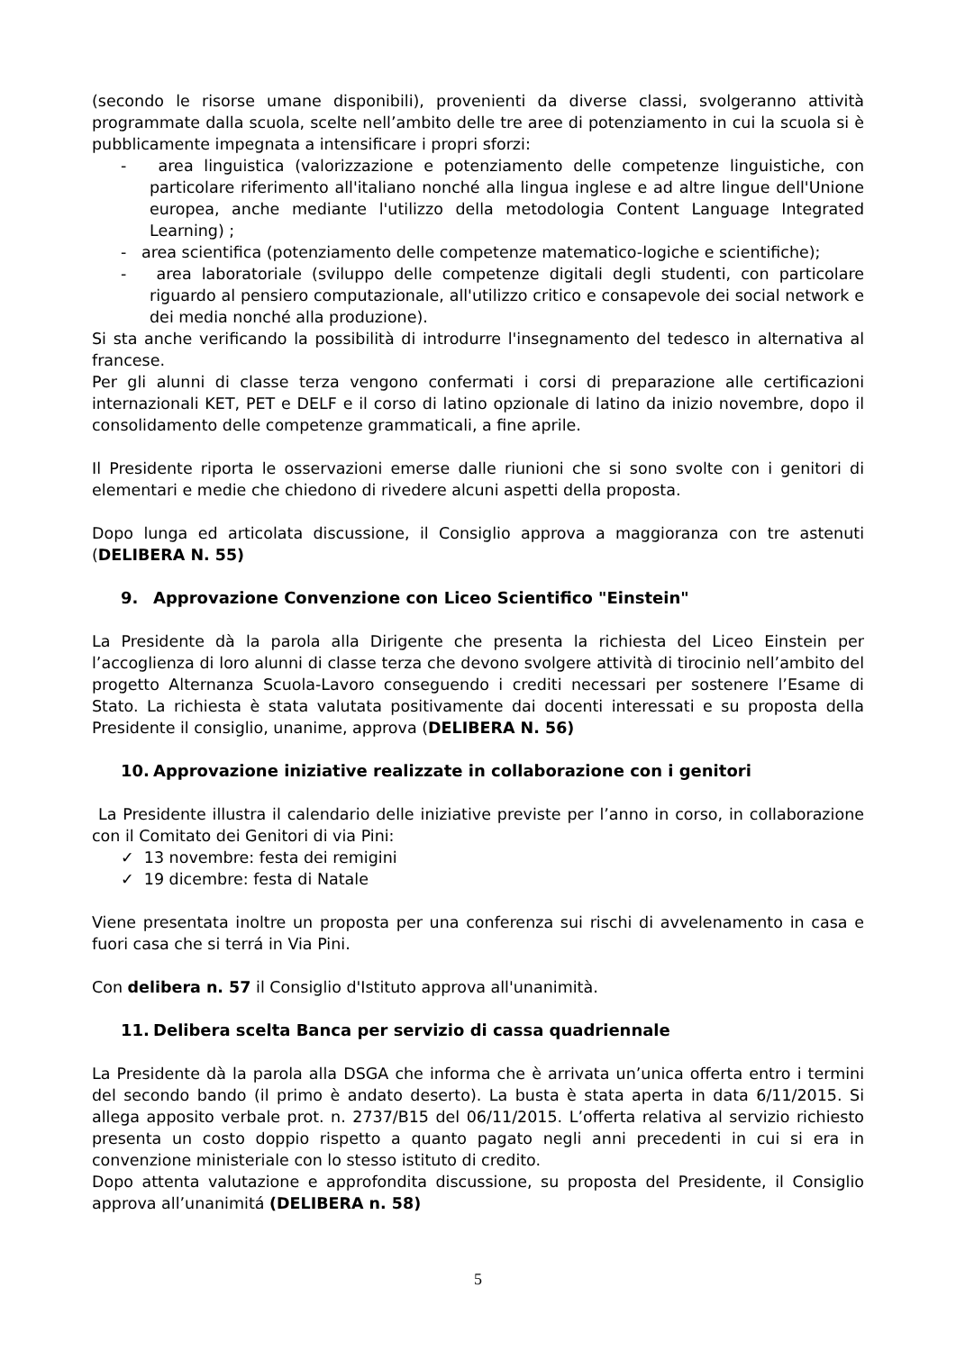(secondo le risorse umane disponibili), provenienti da diverse classi, svolgeranno attività programmate dalla scuola, scelte nell’ambito delle tre aree di potenziamento in cui la scuola si è pubblicamente impegnata a intensificare i propri sforzi:
- area linguistica (valorizzazione e potenziamento delle competenze linguistiche, con particolare riferimento all'italiano nonché alla lingua inglese e ad altre lingue dell'Unione europea, anche mediante l'utilizzo della metodologia Content Language Integrated Learning) ;
- area scientifica (potenziamento delle competenze matematico-logiche e scientifiche);
- area laboratoriale (sviluppo delle competenze digitali degli studenti, con particolare riguardo al pensiero computazionale, all'utilizzo critico e consapevole dei social network e dei media nonché alla produzione).
Si sta anche verificando la possibilità di introdurre l'insegnamento del tedesco in alternativa al francese.
Per gli alunni di classe terza vengono confermati i corsi di preparazione alle certificazioni internazionali KET, PET e DELF e il corso di latino opzionale di latino da inizio novembre, dopo il consolidamento delle competenze grammaticali, a fine aprile.
Il Presidente riporta le osservazioni emerse dalle riunioni che si sono svolte con i genitori di elementari e medie che chiedono di rivedere alcuni aspetti della proposta.
Dopo lunga ed articolata discussione, il Consiglio approva a maggioranza con tre astenuti (DELIBERA N. 55)
9. Approvazione Convenzione con Liceo Scientifico "Einstein"
La Presidente dà la parola alla Dirigente che presenta la richiesta del Liceo Einstein per l’accoglienza di loro alunni di classe terza che devono svolgere attività di tirocinio nell’ambito del progetto Alternanza Scuola-Lavoro conseguendo i crediti necessari per sostenere l’Esame di Stato. La richiesta è stata valutata positivamente dai docenti interessati e su proposta della Presidente il consiglio, unanime, approva (DELIBERA N. 56)
10. Approvazione iniziative realizzate in collaborazione con i genitori
La Presidente illustra il calendario delle iniziative previste per l’anno in corso, in collaborazione con il Comitato dei Genitori di via Pini:
✓ 13 novembre: festa dei remigini
✓ 19 dicembre: festa di Natale
Viene presentata inoltre un proposta per una conferenza sui rischi di avvelenamento in casa e fuori casa che si terrá in Via Pini.
Con delibera n. 57 il Consiglio d'Istituto approva all'unanimità.
11. Delibera scelta Banca per servizio di cassa quadriennale
La Presidente dà la parola alla DSGA che informa che è arrivata un’unica offerta entro i termini del secondo bando (il primo è andato deserto). La busta è stata aperta in data 6/11/2015. Si allega apposito verbale prot. n. 2737/B15 del 06/11/2015. L’offerta relativa al servizio richiesto presenta un costo doppio rispetto a quanto pagato negli anni precedenti in cui si era in convenzione ministeriale con lo stesso istituto di credito.
Dopo attenta valutazione e approfondita discussione, su proposta del Presidente, il Consiglio approva all’unanimitá (DELIBERA n. 58)
5